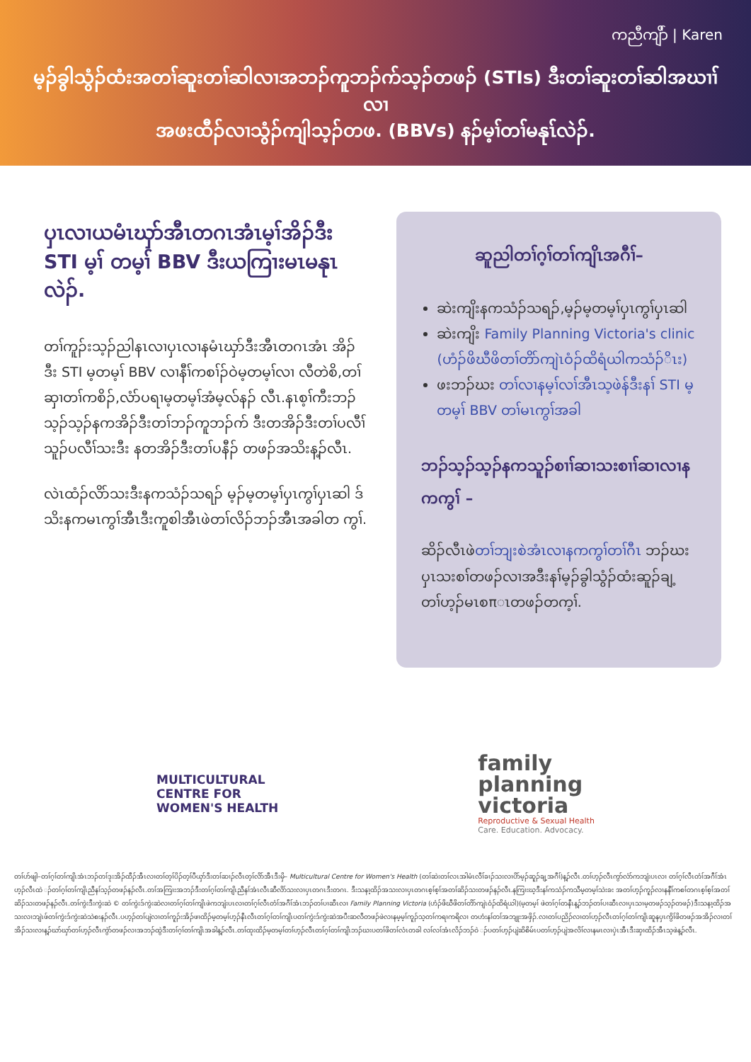ကညီကျိာ် | Karen
မ့ၣ်ခွါသွံၣ်ထံးအတၢ်ဆူးတၢ်ဆါလၢအဘၣ်ကူဘၣ်က်သ့ၣ်တဖၣ် (STIs) ဒီးတၢ်ဆူးတၢ်ဆါအဃၢၢ်လၢ
အဖးထီၣ်လၢသွံၣ်ကျါသ့ၣ်တဖ. (BBVs) နၣ်မ့ၢ်တၢ်မနုၤ်လဲၣ်.
ပှၤလၢယမံၤဃှာ်အီၤတဂၤအံၤမ့ၢ်အိၣ်ဒီး STI မ့ၢ် တမ့ၢ် BBV ဒီးယကြၢးမၤမနုၤ လဲၣ်.
တၢ်ကူၣ်းသ့ၣ်ညါနၤလၢပှၤလၢနမံၤဃှာ်ဒီးအီၤတဂၤအံၤ အိၣ်ဒီး STI မ့တမ့ၢ် BBV လၢနီၢ်ကစၢ်ၣ်ဝဲမ့တမ့ၢ်လၢ လီတဲစိ,တၢ်ဆှၢတၢ်ကစိၣ်,လံာ်ပရၢမ့တမ့ၢ်အံမ့လ်နၣ် လီၤ.နၤစ့ၢ်ကီးဘၣ်သ့ၣ်သ့ၣ်နကအိၣ်ဒီးတၢ်ဘၣ်ကူဘၣ်က် ဒီးတအိၣ်ဒီးတၢ်ပလီၢ်သူၣ်ပလီၢ်သးဒီး နတအိၣ်ဒီးတၢ်ပနီၣ် တဖၣ်အသိးန့ၣ်လီၤ.
လဲၤထံၣ်လိာ်သးဒီးနကသံၣ်သရၣ် မ့ၣ်မ့တမ့ၢ်ပှၤကွၢ်ပှၤဆါ ဒ်သိးနကမၤကွၢ်အီၤဒီးကူစါအီၤဖဲတၢ်လိၣ်ဘၣ်အီၤအခါတ ကွၢ်.
ဆူညါတၢ်ဂ့ၢ်တၢ်ကျိၤအဂီၢ်–
ဆဲးကျိးနကသံၣ်သရၣ်,မ့ၣ်မ့တမ့ၢ်ပှၤကွၢ်ပှၤဆါ
ဆဲးကျိး Family Planning Victoria's clinic (ဟံၣ်ဖိဃီဖိတၢ်တိာ်ကျဲၤဝံၣ်ထိရံယါကသံၣ်ိၤး)
ဖးဘၣ်ဃး တၢ်လၢနမ့ၢ်လၢ်အီၤသ့ဖဲန်ဒီးနၢ် STI မ့တမ့ၢ် BBV တၢ်မၤကွၢ်အခါ
ဘၣ်သ့ၣ်သ့ၣ်နကသူၣ်စၢၢ်ဆၢသးစၢၢ်ဆၢလၢနကကွၢ် –
ဆိၣ်လီၤဖဲတၢ်ဘျးစဲအံၤလၢနကကွၢ်တၢ်ဂီၤ ဘၣ်ဃးပှၤသးစၢ်တဖၣ်လၢအဒီးနၢ်မ့ၣ်ခွါသွံၣ်ထံးဆူၣ်ချ့ တၢ်ဟ့ၣ်မၤစπၤတဖၣ်တက့ၢ်.
MULTICULTURAL
CENTRE FOR
WOMEN'S HEALTH
family
planning
victoria
Reproductive & Sexual Health
Care. Education. Advocacy.
တၢ်ဟ်ဖျါ–တၢ်ဂ့ၢ်တၢ်ကျိၤအံၤဘၣ်တၢ်ဒုးအိၣ်ထီၣ်အီၤလၢတၢ်တ့ၢ်ပိၣ်တ့ၢ်ပီယှာ်ဒီးတၢ်ဆၢၣ်လီၤတ့ၢ်လိာ်အီၤဒီးမှိ– Multicultural Centre for Women's Health (တၢ်ဆဲးတၢ်လၤအါမံၤလီၢ်ခၢၣ်သးလၢပိာ်မ့ၣ်ဆူၣ်ချ့အဂီၢ်)န့ၣ်လီၤ.တၢ်ဟ့ၣ်လီၤကွာ်လံာ်ကဘျံးပၤလၢ တၢ်ဂ့ၢ်လီၤတံၢ်အဂီၢ်အံၤဟ့ၣ်လီၤထဲ ၣ်တၢ်ဂ့ၢ်တၢ်ကျိၤညီနၢ်သ့ၣ်တဖၣ်နၣ်လီၤ.တၢ်အကြၢးအဘၣ်ဒီးတၢ်ဂ့ၢ်တၢ်ကျိၤညီနၢ်အံၤလီၤဆီလိာ်သးလၢပှၤတဂၤဒီးတဂၤ. ဒီးသနၢ့ထိၣ်အသးလၢပှၤတဂၤစ့ၢ်စ့ၢ်အတၢ်ဆိၣ်သးတဖၣ်နၣ်လီၤ.နကြၢးဃ့ဒီးနၢ်ကသံၣ်ကသီမ့တမ့ၢ်သဲးခး အတၢ်ဟ့ၣ်ကူၣ်လၢနနီၢ်ကစၢ်တဂၤစ့ၢ်စ့ၢ်အတၢ်ဆိၣ်သးတဖၣ်နၣ်လီၤ.တၢ်ကွဲးဒီးကွဲးဆဲ © တၢ်ကွဲးဒ်ကွဲးဆဲလၢတၢ်ဂ့ၢ်တၢ်ကျိၤဖဲကဘျံးပၤလၢတၢ်ဂ့ၢ်လီၤတံၢ်အဂီၢ်အံၤဘၣ်တၢ်ပၢဆီၤလၢ Family Planning Victoria (ဟံၣ်ဖိဃီဖိတၢ်တိာ်ကျဲၤဝံၣ်ထိရံယါ)(မ့တမ့ၢ် ဖဲတၢ်ဂ့ၢ်တနီၤန့ၣ်ဘၣ်တၢ်ပၢဆီၤလၢပှၤသၢမ့တဖၣ်သ့ၣ်တဖၣ်)ဒီးသနၢ့ထိၣ်အသးလၢဘျဲၤဖ်တၢ်ကွဲးဒ်ကွဲးဆဲသဲစးနၣ်လီၤ.ပဟ့ၣ်တၢ်ပျဲလၢတၢ်ကူၣ်းအိၣ်ဖၢထိၣ်မ့တမ့ၢ်ဟ့ၣ်နီၤလီၤတၢ်ဂ့ၢ်တၢ်ကျိၤပတၢ်ကွဲးဒ်ကွဲးဆဲအပီးဆလီတဖၣ်ဖဲလၢနမ့မ့ၢ်ကူၣ်သ့တၢ်ကရၢကရိလၢ တဟံးနၢ်တၢ်အဘျုးအဖှိၣ်.လၢတၢ်ပညိၣ်လၢတၢ်ဟ့ၣ်လီၤတၢ်ဂ့ၢ်တၢ်ကျိၤဆူနပှၤကွိၢ်ဖိတဖၣ်အအိၣ်လၢတၢ်အိၣ်သးလၢန့ၣ်ဃာ်ဃှာ်တၢ်ဟ့ၣ်လီၤကွဲာ်တဖၣ်လၢအဘၣ်ထွဲဒီးတၢ်ဂ့ၢ်တၢ်ကျိၤအခါန့ၣ်လီၤ.တၢ်ထုးထိၣ်မ့တမ့ၢ်တၢ်ဟ့ၣ်လီၤတၢ်ဂ့ၢ်တၢ်ကျိၤဘၣ်ဃးပတၢ်ဖိတၢ်လံၤတခါ လၢ်လၢ်အံၤလိၣ်ဘၣ်ဝဲ ၣ်ပတၢ်ဟ့ၣ်ပျဲဆိစိမ်ၤပတၢ်ဟ့ၣ်ပျဲအလိၢ်လၢနမၤလၢပှဲၤအီၤဒီးဆှၢထိၣ်အီၤသ့ဖဲန့ၣ်လီၤ.